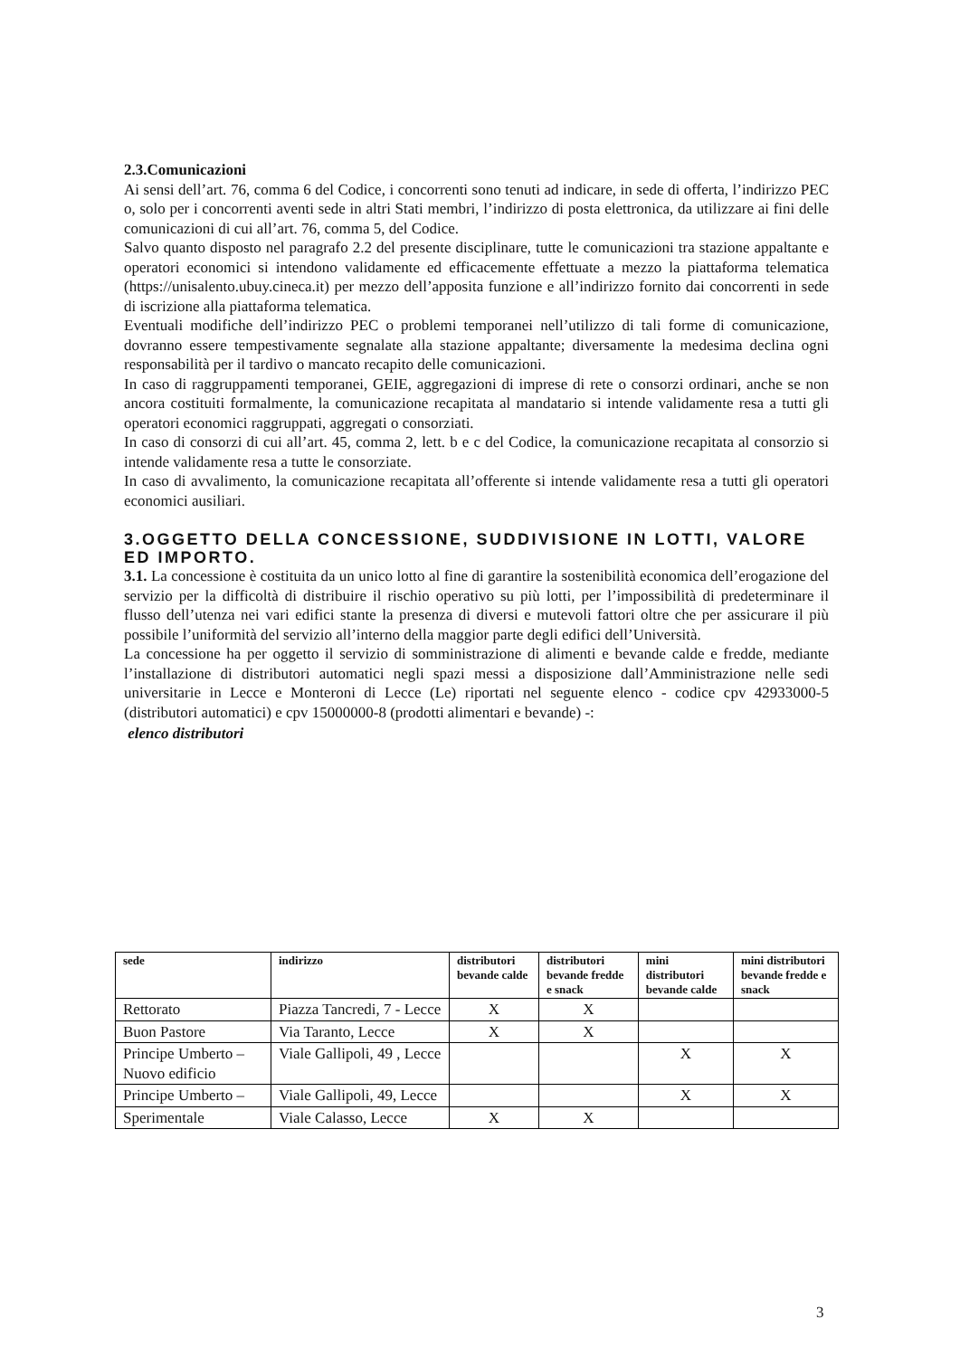2.3.Comunicazioni
Ai sensi dell’art. 76, comma 6 del Codice, i concorrenti sono tenuti ad indicare, in sede di offerta, l’indirizzo PEC o, solo per i concorrenti aventi sede in altri Stati membri, l’indirizzo di posta elettronica, da utilizzare ai fini delle comunicazioni di cui all’art. 76, comma 5, del Codice.
Salvo quanto disposto nel paragrafo 2.2 del presente disciplinare, tutte le comunicazioni tra stazione appaltante e operatori economici si intendono validamente ed efficacemente effettuate a mezzo la piattaforma telematica (https://unisalento.ubuy.cineca.it) per mezzo dell’apposita funzione e all’indirizzo fornito dai concorrenti in sede di iscrizione alla piattaforma telematica.
Eventuali modifiche dell’indirizzo PEC o problemi temporanei nell’utilizzo di tali forme di comunicazione, dovranno essere tempestivamente segnalate alla stazione appaltante; diversamente la medesima declina ogni responsabilità per il tardivo o mancato recapito delle comunicazioni.
In caso di raggruppamenti temporanei, GEIE, aggregazioni di imprese di rete o consorzi ordinari, anche se non ancora costituiti formalmente, la comunicazione recapitata al mandatario si intende validamente resa a tutti gli operatori economici raggruppati, aggregati o consorziati.
In caso di consorzi di cui all’art. 45, comma 2, lett. b e c del Codice, la comunicazione recapitata al consorzio si intende validamente resa a tutte le consorziate.
In caso di avvalimento, la comunicazione recapitata all’offerente si intende validamente resa a tutti gli operatori economici ausiliari.
3.OGGETTO DELLA CONCESSIONE, SUDDIVISIONE IN LOTTI, VALORE ED IMPORTO.
3.1. La concessione è costituita da un unico lotto al fine di garantire la sostenibilità economica dell’erogazione del servizio per la difficoltà di distribuire il rischio operativo su più lotti, per l’impossibilità di predeterminare il flusso dell’utenza nei vari edifici stante la presenza di diversi e mutevoli fattori oltre che per assicurare il più possibile l’uniformità del servizio all’interno della maggior parte degli edifici dell’Università.
La concessione ha per oggetto il servizio di somministrazione di alimenti e bevande calde e fredde, mediante l’installazione di distributori automatici negli spazi messi a disposizione dall’Amministrazione nelle sedi universitarie in Lecce e Monteroni di Lecce (Le) riportati nel seguente elenco - codice cpv 42933000-5 (distributori automatici) e cpv 15000000-8 (prodotti alimentari e bevande) -:
elenco distributori
| sede | indirizzo | distributori bevande calde | distributori bevande fredde e snack | mini distributori bevande calde | mini distributori bevande fredde e snack |
| --- | --- | --- | --- | --- | --- |
| Rettorato | Piazza Tancredi, 7 - Lecce | X | X | | |
| Buon Pastore | Via Taranto, Lecce | X | X | | |
| Principe Umberto – Nuovo edificio | Viale Gallipoli, 49 , Lecce | | | X | X |
| Principe Umberto – | Viale Gallipoli, 49, Lecce | | | X | X |
| Sperimentale | Viale Calasso, Lecce | X | X | | |
3